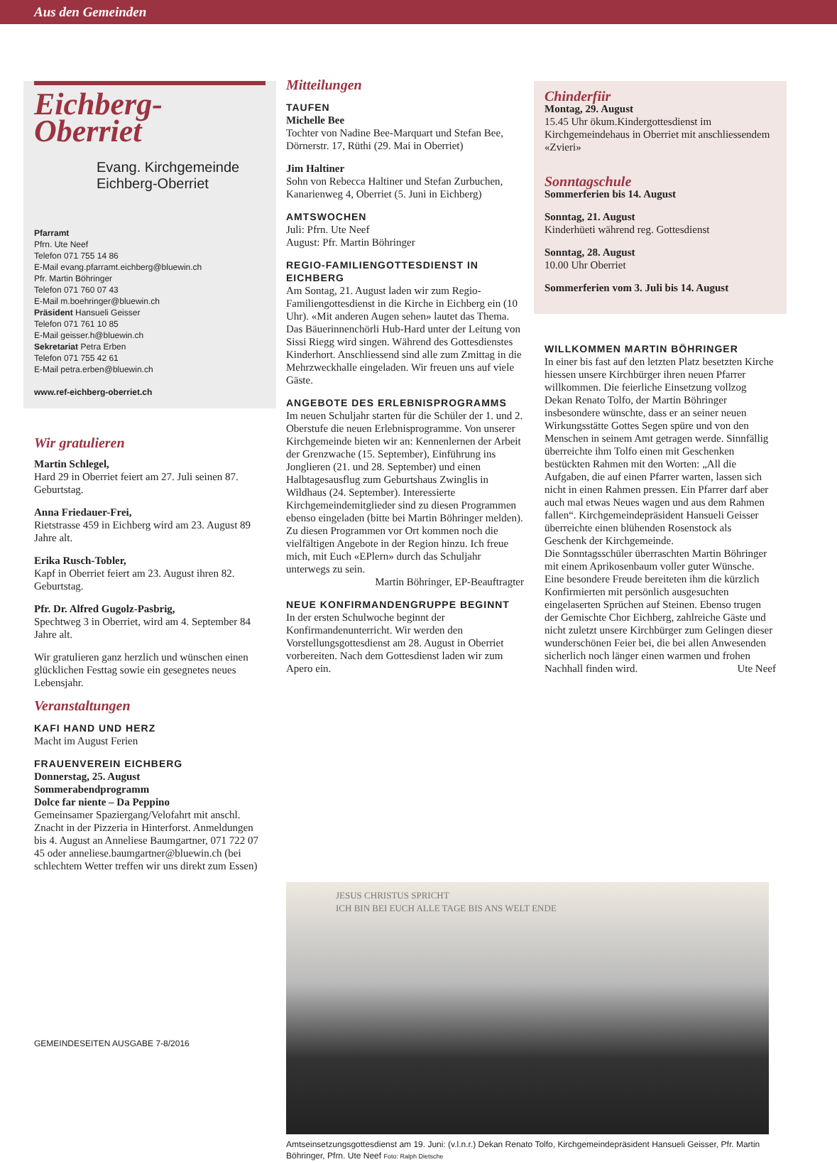Aus den Gemeinden
Eichberg-
Oberriet
Evang. Kirchgemeinde
Eichberg-Oberriet
Pfarramt
Pfrn. Ute Neef
Telefon 071 755 14 86
E-Mail evang.pfarramt.eichberg@bluewin.ch
Pfr. Martin Böhringer
Telefon 071 760 07 43
E-Mail m.boehringer@bluewin.ch
Präsident Hansueli Geisser
Telefon 071 761 10 85
E-Mail geisser.h@bluewin.ch
Sekretariat Petra Erben
Telefon 071 755 42 61
E-Mail petra.erben@bluewin.ch
www.ref-eichberg-oberriet.ch
Wir gratulieren
Martin Schlegel,
Hard 29 in Oberriet feiert am 27. Juli seinen 87. Geburtstag.
Anna Friedauer-Frei,
Rietstrasse 459 in Eichberg wird am 23. August 89 Jahre alt.
Erika Rusch-Tobler,
Kapf in Oberriet feiert am 23. August ihren 82. Geburtstag.
Pfr. Dr. Alfred Gugolz-Pasbrig,
Spechtweg 3 in Oberriet, wird am 4. September 84 Jahre alt.
Wir gratulieren ganz herzlich und wünschen einen glücklichen Festtag sowie ein gesegnetes neues Lebensjahr.
Veranstaltungen
KAFI HAND UND HERZ
Macht im August Ferien
FRAUENVEREIN EICHBERG
Donnerstag, 25. August
Sommerabendprogramm
Dolce far niente – Da Peppino
Gemeinsamer Spaziergang/Velofahrt mit anschl. Znacht in der Pizzeria in Hinterforst. Anmeldungen bis 4. August an Anneliese Baumgartner, 071 722 07 45 oder anneliese.baumgartner@bluewin.ch (bei schlechtem Wetter treffen wir uns direkt zum Essen)
Mitteilungen
TAUFEN
Michelle Bee
Tochter von Nadine Bee-Marquart und Stefan Bee, Dörnerstr. 17, Rüthi (29. Mai in Oberriet)
Jim Haltiner
Sohn von Rebecca Haltiner und Stefan Zurbuchen, Kanarienweg 4, Oberriet (5. Juni in Eichberg)
AMTSWOCHEN
Juli: Pfrn. Ute Neef
August: Pfr. Martin Böhringer
REGIO-FAMILIENGOTTESDIENST IN EICHBERG
Am Sontag, 21. August laden wir zum Regio-Familiengottesdienst in die Kirche in Eichberg ein (10 Uhr). «Mit anderen Augen sehen» lautet das Thema. Das Bäuerinnenchörli Hub-Hard unter der Leitung von Sissi Riegg wird singen. Während des Gottesdienstes Kinderhort. Anschliessend sind alle zum Zmittag in die Mehrzweckhalle eingeladen. Wir freuen uns auf viele Gäste.
ANGEBOTE DES ERLEBNISPROGRAMMS
Im neuen Schuljahr starten für die Schüler der 1. und 2. Oberstufe die neuen Erlebnisprogramme. Von unserer Kirchgemeinde bieten wir an: Kennenlernen der Arbeit der Grenzwache (15. September), Einführung ins Jonglieren (21. und 28. September) und einen Halbtagesausflug zum Geburtshaus Zwinglis in Wildhaus (24. September). Interessierte Kirchgemeindemitglieder sind zu diesen Programmen ebenso eingeladen (bitte bei Martin Böhringer melden). Zu diesen Programmen vor Ort kommen noch die vielfältigen Angebote in der Region hinzu. Ich freue mich, mit Euch «EPlern» durch das Schuljahr unterwegs zu sein.
Martin Böhringer, EP-Beauftragter
NEUE KONFIRMANDENGRUPPE BEGINNT
In der ersten Schulwoche beginnt der Konfirmandenunterricht. Wir werden den Vorstellungsgottesdienst am 28. August in Oberriet vorbereiten. Nach dem Gottesdienst laden wir zum Apero ein.
Chinderfiir
Montag, 29. August
15.45 Uhr ökum.Kindergottesdienst im Kirchgemeindehaus in Oberriet mit anschliessendem «Zvieri»
Sonntagschule
Sommerferien bis 14. August
Sonntag, 21. August
Kinderhüeti während reg. Gottesdienst
Sonntag, 28. August
10.00 Uhr Oberriet
Sommerferien vom 3. Juli bis 14. August
WILLKOMMEN MARTIN BÖHRINGER
In einer bis fast auf den letzten Platz besetzten Kirche hiessen unsere Kirchbürger ihren neuen Pfarrer willkommen. Die feierliche Einsetzung vollzog Dekan Renato Tolfo, der Martin Böhringer insbesondere wünschte, dass er an seiner neuen Wirkungsstätte Gottes Segen spüre und von den Menschen in seinem Amt getragen werde. Sinnfällig überreichte ihm Tolfo einen mit Geschenken bestückten Rahmen mit den Worten: „All die Aufgaben, die auf einen Pfarrer warten, lassen sich nicht in einen Rahmen pressen. Ein Pfarrer darf aber auch mal etwas Neues wagen und aus dem Rahmen fallen“. Kirchgemeindepräsident Hansueli Geisser überreichte einen blühenden Rosenstock als Geschenk der Kirchgemeinde.
Die Sonntagsschüler überraschten Martin Böhringer mit einem Aprikosenbaum voller guter Wünsche.
Eine besondere Freude bereiteten ihm die kürzlich Konfirmierten mit persönlich ausgesuchten eingelaserten Sprüchen auf Steinen. Ebenso trugen der Gemischte Chor Eichberg, zahlreiche Gäste und nicht zuletzt unsere Kirchbürger zum Gelingen dieser wunderschönen Feier bei, die bei allen Anwesenden sicherlich noch länger einen warmen und frohen Nachhall finden wird. Ute Neef
JESUS CHRISTUS SPRICHT
ICH BIN BEI EUCH ALLE TAGE BIS ANS WELT ENDE
Amtseinsetzungsgottesdienst am 19. Juni: (v.l.n.r.) Dekan Renato Tolfo, Kirchgemeindepräsident Hansueli Geisser, Pfr. Martin Böhringer, Pfrn. Ute Neef Foto: Ralph Dietsche
GEMEINDESEITEN AUSGABE 7-8/2016